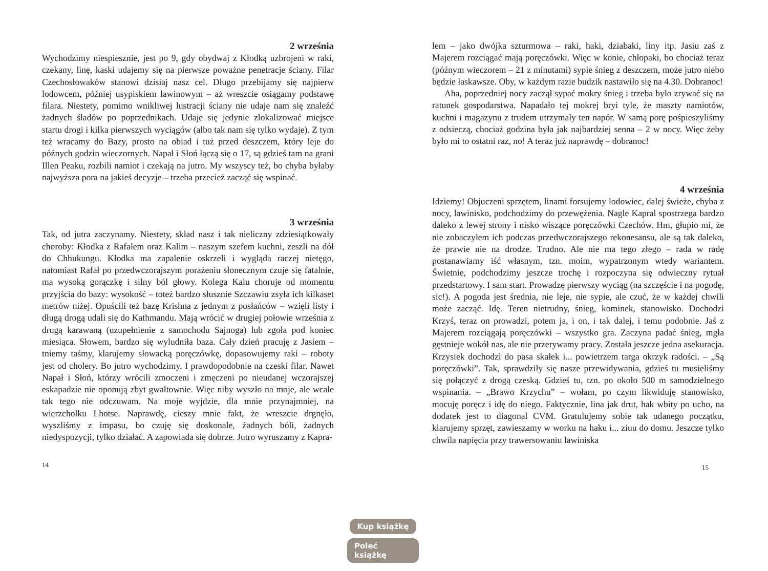2 września
Wychodzimy niespiesznie, jest po 9, gdy obydwaj z Kłodką uzbrojeni w raki, czekany, linę, kaski udajemy się na pierwsze poważne penetracje ściany. Filar Czechosłowaków stanowi dzisiaj nasz cel. Długo przebijamy się najpierw lodowcem, później usypiskiem lawinowym – aż wreszcie osiągamy podstawę filara. Niestety, pomimo wnikliwej lustracji ściany nie udaje nam się znaleźć żadnych śladów po poprzednikach. Udaje się jedynie zlokalizować miejsce startu drogi i kilka pierwszych wyciągów (albo tak nam się tylko wydaje). Z tym też wracamy do Bazy, prosto na obiad i tuż przed deszczem, który leje do późnych godzin wieczornych. Napał i Słoń łączą się o 17, są gdzieś tam na grani Illen Peaku, rozbili namiot i czekają na jutro. My wszyscy też, bo chyba byłaby najwyższa pora na jakieś decyzje – trzeba przecież zacząć się wspinać.
3 września
Tak, od jutra zaczynamy. Niestety, skład nasz i tak nieliczny zdziesiątkowały choroby: Kłodka z Rafałem oraz Kalim – naszym szefem kuchni, zeszli na dół do Chhukungu. Kłodka ma zapalenie oskrzeli i wygląda raczej nietęgo, natomiast Rafał po przedwczorajszym porażeniu słonecznym czuje się fatalnie, ma wysoką gorączkę i silny ból głowy. Kolega Kalu choruje od momentu przyjścia do bazy: wysokość – toteż bardzo słusznie Szczawiu zsyła ich kilkaset metrów niżej. Opuścili też bazę Krishna z jednym z posłańców – wzięli listy i długą drogą udali się do Kathmandu. Mają wrócić w drugiej połowie września z drugą karawaną (uzupełnienie z samochodu Sajnoga) lub zgoła pod koniec miesiąca. Słowem, bardzo się wyludniła baza. Cały dzień pracuję z Jasiem – tniemy taśmy, klarujemy słowacką poręczówkę, dopasowujemy raki – roboty jest od cholery. Bo jutro wychodzimy. I prawdopodobnie na czeski filar. Nawet Napał i Słoń, którzy wrócili zmoczeni i zmęczeni po nieudanej wczorajszej eskapadzie nie oponują zbyt gwałtownie. Więc niby wyszło na moje, ale wcale tak tego nie odczuwam. Na moje wyjdzie, dla mnie przynajmniej, na wierzchołku Lhotse. Naprawdę, cieszy mnie fakt, że wreszcie drgnęło, wyszliśmy z impasu, bo czuję się doskonale, żadnych bóli, żadnych niedyspozycji, tylko działać. A zapowiada się dobrze. Jutro wyruszamy z Kapra-
14
Kup książkę
Poleć książkę
lem – jako dwójka szturmowa – raki, haki, dziabaki, liny itp. Jasiu zaś z Majerem rozciągać mają poręczówki. Więc w konie, chłopaki, bo chociaż teraz (późnym wieczorem – 21 z minutami) sypie śnieg z deszczem, może jutro niebo będzie łaskawsze. Oby, w każdym razie budzik nastawiło się na 4.30. Dobranoc!
Aha, poprzedniej nocy zaczął sypać mokry śnieg i trzeba było zrywać się na ratunek gospodarstwa. Napadało tej mokrej bryi tyle, że maszty namiotów, kuchni i magazynu z trudem utrzymały ten napór. W samą porę pośpieszyliśmy z odsieczą, chociaż godzina była jak najbardziej senna – 2 w nocy. Więc żeby było mi to ostatni raz, no! A teraz już naprawdę – dobranoc!
4 września
Idziemy! Objuczeni sprzętem, linami forsujemy lodowiec, dalej świeże, chyba z nocy, lawinisko, podchodzimy do przewężenia. Nagle Kapral spostrzega bardzo daleko z lewej strony i nisko wiszące poręczówki Czechów. Hm, głupio mi, że nie zobaczyłem ich podczas przedwczorajszego rekonesansu, ale są tak daleko, że prawie nie na drodze. Trudno. Ale nie ma tego złego – rada w radę postanawiamy iść własnym, tzn. moim, wypatrzonym wtedy wariantem. Świetnie, podchodzimy jeszcze trochę i rozpoczyna się odwieczny rytuał przedstartowy. I sam start. Prowadzę pierwszy wyciąg (na szczęście i na pogodę, sic!). A pogoda jest średnia, nie leje, nie sypie, ale czuć, że w każdej chwili może zacząć. Idę. Teren nietrudny, śnieg, kominek, stanowisko. Dochodzi Krzyś, teraz on prowadzi, potem ja, i on, i tak dalej, i temu podobnie. Jaś z Majerem rozciągają poręczówki – wszystko gra. Zaczyna padać śnieg, mgła gęstnieje wokół nas, ale nie przerywamy pracy. Została jeszcze jedna asekuracja. Krzysiek dochodzi do pasa skałek i... powietrzem targa okrzyk radości. – „Są poręczówki”. Tak, sprawdziły się nasze przewidywania, gdzieś tu musieliśmy się połączyć z drogą czeską. Gdzieś tu, tzn. po około 500 m samodzielnego wspinania. – „Brawo Krzychu” – wołam, po czym likwiduję stanowisko, mocuję poręcz i idę do niego. Faktycznie, lina jak drut, hak wbity po ucho, na dodatek jest to diagonal CVM. Gratulujemy sobie tak udanego początku, klarujemy sprzęt, zawieszamy w worku na haku i... ziuu do domu. Jeszcze tylko chwila napięcia przy trawersowaniu lawiniska
15